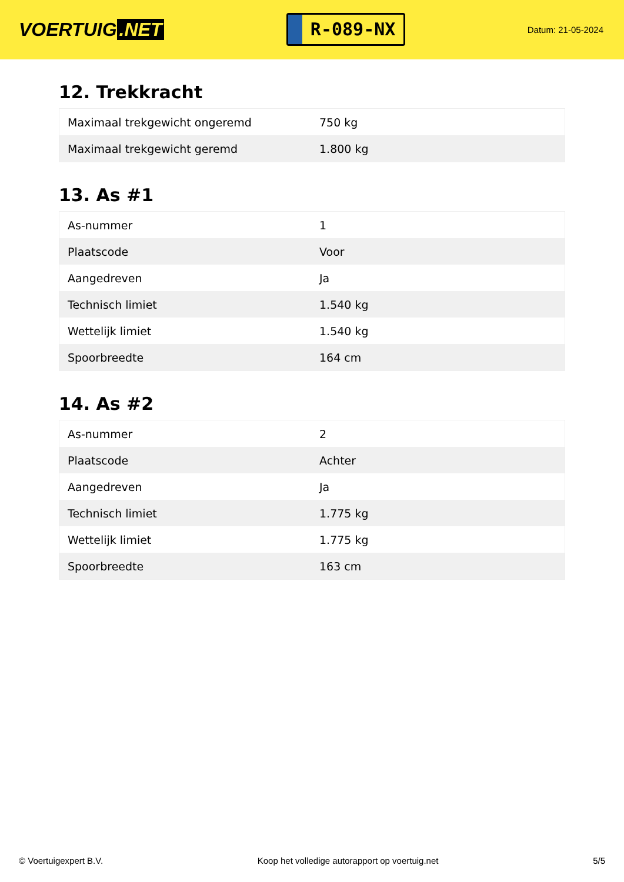VOERTUIG.NET
R-089-NX
Datum: 21-05-2024
12. Trekkracht
| Maximaal trekgewicht ongeremd | 750 kg |
| Maximaal trekgewicht geremd | 1.800 kg |
13. As #1
| As-nummer | 1 |
| Plaatscode | Voor |
| Aangedreven | Ja |
| Technisch limiet | 1.540 kg |
| Wettelijk limiet | 1.540 kg |
| Spoorbreedte | 164 cm |
14. As #2
| As-nummer | 2 |
| Plaatscode | Achter |
| Aangedreven | Ja |
| Technisch limiet | 1.775 kg |
| Wettelijk limiet | 1.775 kg |
| Spoorbreedte | 163 cm |
© Voertuigexpert B.V. Koop het volledige autorapport op voertuig.net 5/5